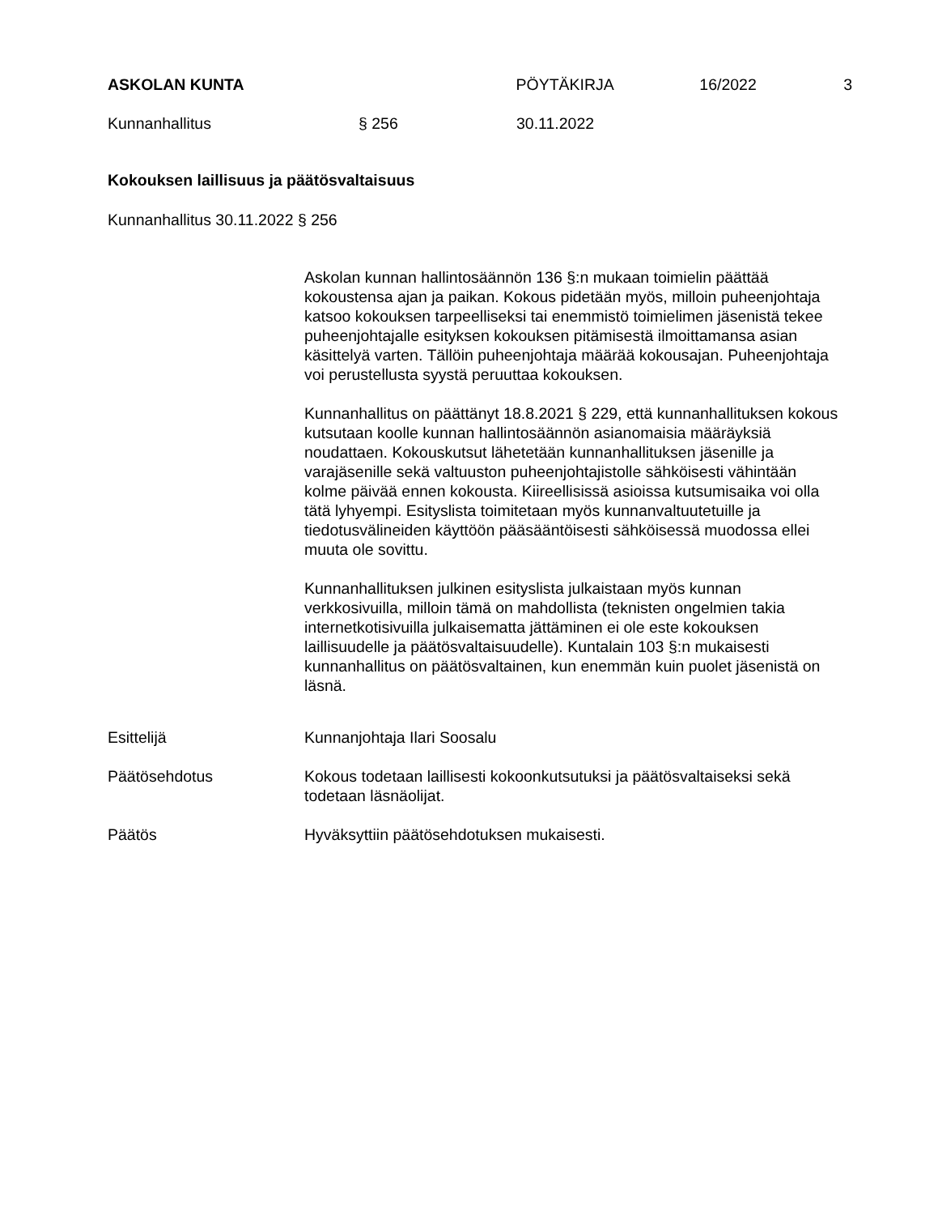ASKOLAN KUNTA PÖYTÄKIRJA 16/2022 3
Kunnanhallitus § 256 30.11.2022
Kokouksen laillisuus ja päätösvaltaisuus
Kunnanhallitus 30.11.2022 § 256
Askolan kunnan hallintosäännön 136 §:n mukaan toimielin päättää kokoustensa ajan ja paikan. Kokous pidetään myös, milloin puheenjohtaja katsoo kokouksen tarpeelliseksi tai enemmistö toimielimen jäsenistä tekee puheenjohtajalle esityksen kokouksen pitämisestä ilmoittamansa asian käsittelyä varten. Tällöin puheenjohtaja määrää kokousajan. Puheenjohtaja voi perustellusta syystä peruuttaa kokouksen.
Kunnanhallitus on päättänyt 18.8.2021 § 229, että kunnanhallituksen kokous kutsutaan koolle kunnan hallintosäännön asianomaisia määräyksiä noudattaen. Kokouskutsut lähetetään kunnanhallituksen jäsenille ja varajäsenille sekä valtuuston puheenjohtajistolle sähköisesti vähintään kolme päivää ennen kokousta. Kiireellisissä asioissa kutsumisaika voi olla tätä lyhyempi. Esityslista toimitetaan myös kunnanvaltuutetuille ja tiedotusvälineiden käyttöön pääsääntöisesti sähköisessä muodossa ellei muuta ole sovittu.
Kunnanhallituksen julkinen esityslista julkaistaan myös kunnan verkkosivuilla, milloin tämä on mahdollista (teknisten ongelmien takia internetkotisivuilla julkaisematta jättäminen ei ole este kokouksen laillisuudelle ja päätösvaltaisuudelle). Kuntalain 103 §:n mukaisesti kunnanhallitus on päätösvaltainen, kun enemmän kuin puolet jäsenistä on läsnä.
Esittelijä Kunnanjohtaja Ilari Soosalu
Päätösehdotus
Kokous todetaan laillisesti kokoonkutsutuksi ja päätösvaltaiseksi sekä todetaan läsnäolijat.
Päätös Hyväksyttiin päätösehdotuksen mukaisesti.